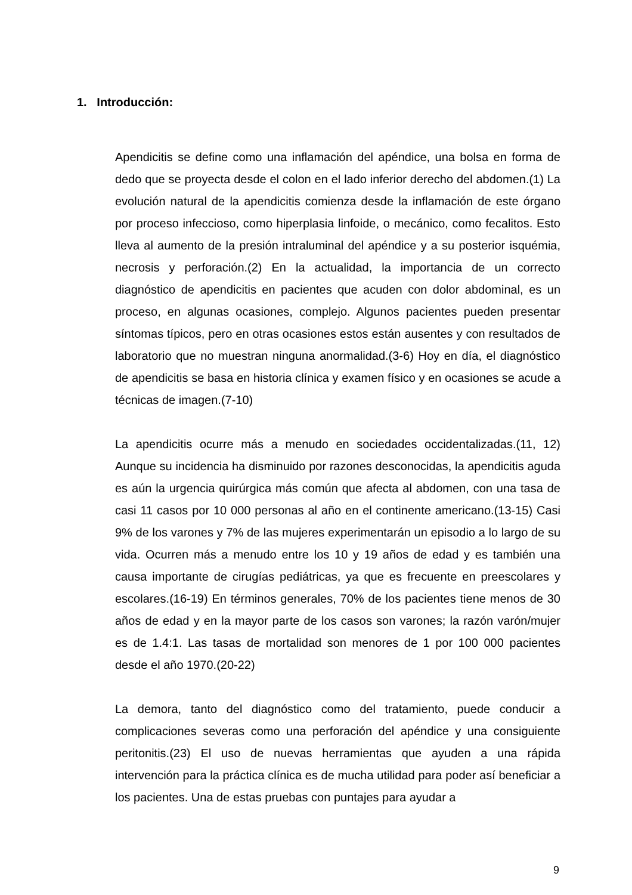1. Introducción:
Apendicitis se define como una inflamación del apéndice, una bolsa en forma de dedo que se proyecta desde el colon en el lado inferior derecho del abdomen.(1) La evolución natural de la apendicitis comienza desde la inflamación de este órgano por proceso infeccioso, como hiperplasia linfoide, o mecánico, como fecalitos. Esto lleva al aumento de la presión intraluminal del apéndice y a su posterior isquémia, necrosis y perforación.(2) En la actualidad, la importancia de un correcto diagnóstico de apendicitis en pacientes que acuden con dolor abdominal, es un proceso, en algunas ocasiones, complejo. Algunos pacientes pueden presentar síntomas típicos, pero en otras ocasiones estos están ausentes y con resultados de laboratorio que no muestran ninguna anormalidad.(3-6) Hoy en día, el diagnóstico de apendicitis se basa en historia clínica y examen físico y en ocasiones se acude a técnicas de imagen.(7-10)
La apendicitis ocurre más a menudo en sociedades occidentalizadas.(11, 12) Aunque su incidencia ha disminuido por razones desconocidas, la apendicitis aguda es aún la urgencia quirúrgica más común que afecta al abdomen, con una tasa de casi 11 casos por 10 000 personas al año en el continente americano.(13-15) Casi 9% de los varones y 7% de las mujeres experimentarán un episodio a lo largo de su vida. Ocurren más a menudo entre los 10 y 19 años de edad y es también una causa importante de cirugías pediátricas, ya que es frecuente en preescolares y escolares.(16-19) En términos generales, 70% de los pacientes tiene menos de 30 años de edad y en la mayor parte de los casos son varones; la razón varón/mujer es de 1.4:1. Las tasas de mortalidad son menores de 1 por 100 000 pacientes desde el año 1970.(20-22)
La demora, tanto del diagnóstico como del tratamiento, puede conducir a complicaciones severas como una perforación del apéndice y una consiguiente peritonitis.(23) El uso de nuevas herramientas que ayuden a una rápida intervención para la práctica clínica es de mucha utilidad para poder así beneficiar a los pacientes. Una de estas pruebas con puntajes para ayudar a
9